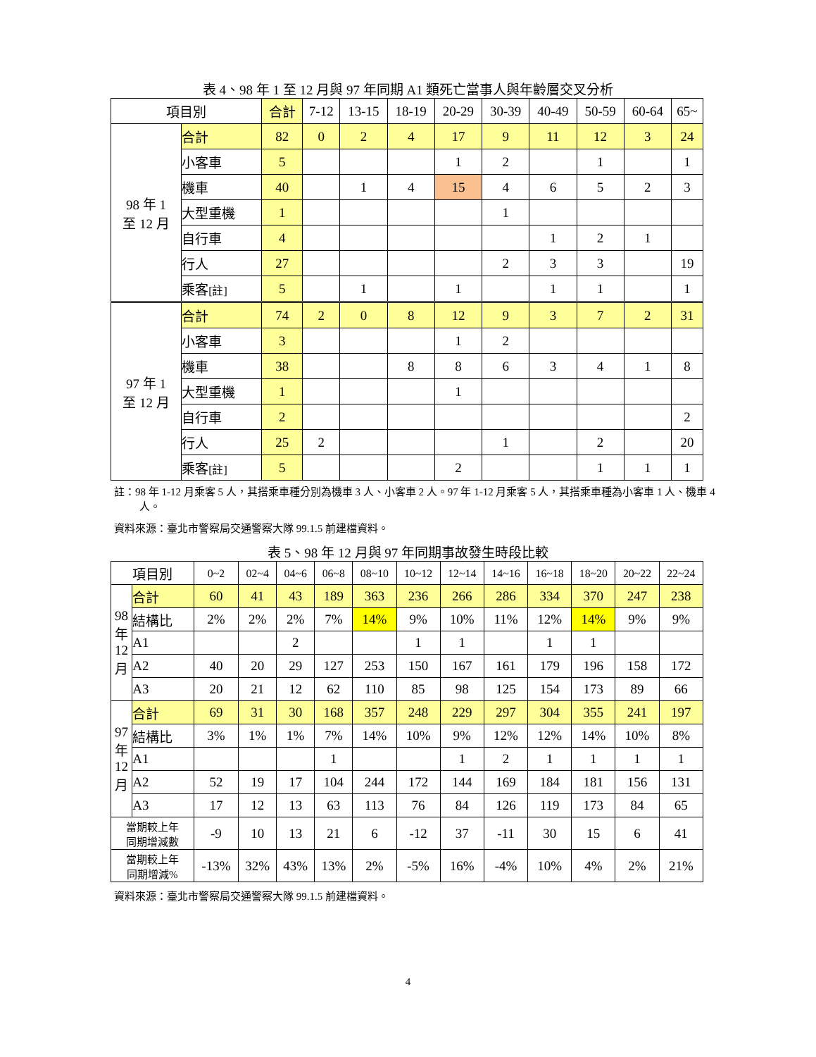表 4、98 年 1 至 12 月與 97 年同期 A1 類死亡當事人與年齡層交叉分析
| 項目別 | | 合計 | 7-12 | 13-15 | 18-19 | 20-29 | 30-39 | 40-49 | 50-59 | 60-64 | 65~ |
| --- | --- | --- | --- | --- | --- | --- | --- | --- | --- | --- | --- |
| 98 年 1 至 12 月 | 合計 | 82 | 0 | 2 | 4 | 17 | 9 | 11 | 12 | 3 | 24 |
| | 小客車 | 5 | | | | 1 | 2 | | 1 | | 1 |
| | 機車 | 40 | | 1 | 4 | 15 | 4 | 6 | 5 | 2 | 3 |
| | 大型重機 | 1 | | | | | 1 | | | | |
| | 自行車 | 4 | | | | | | 1 | 2 | 1 | |
| | 行人 | 27 | | | | | 2 | 3 | 3 | | 19 |
| | 乘客 [註] | 5 | | 1 | | 1 | | 1 | 1 | | 1 |
| 97 年 1 至 12 月 | 合計 | 74 | 2 | 0 | 8 | 12 | 9 | 3 | 7 | 2 | 31 |
| | 小客車 | 3 | | | | 1 | 2 | | | | |
| | 機車 | 38 | | | 8 | 8 | 6 | 3 | 4 | 1 | 8 |
| | 大型重機 | 1 | | | | 1 | | | | | |
| | 自行車 | 2 | | | | | | | | | 2 |
| | 行人 | 25 | 2 | | | | 1 | | 2 | | 20 |
| | 乘客 [註] | 5 | | | | 2 | | | 1 | 1 | 1 |
註：98 年 1-12 月乘客 5 人，其搭乘車種分別為機車 3 人、小客車 2 人。97 年 1-12 月乘客 5 人，其搭乘車種為小客車 1 人、機車 4 人。
資料來源：臺北市警察局交通警察大隊 99.1.5 前建檔資料。
表 5、98 年 12 月與 97 年同期事故發生時段比較
| 項目別 | | 0~2 | 02~4 | 04~6 | 06~8 | 08~10 | 10~12 | 12~14 | 14~16 | 16~18 | 18~20 | 20~22 | 22~24 |
| --- | --- | --- | --- | --- | --- | --- | --- | --- | --- | --- | --- | --- | --- |
| 98 年 12 月 | 合計 | 60 | 41 | 43 | 189 | 363 | 236 | 266 | 286 | 334 | 370 | 247 | 238 |
| | 結構比 | 2% | 2% | 2% | 7% | 14% | 9% | 10% | 11% | 12% | 14% | 9% | 9% |
| | A1 | | | 2 | | | 1 | 1 | | 1 | 1 | | |
| | A2 | 40 | 20 | 29 | 127 | 253 | 150 | 167 | 161 | 179 | 196 | 158 | 172 |
| | A3 | 20 | 21 | 12 | 62 | 110 | 85 | 98 | 125 | 154 | 173 | 89 | 66 |
| 97 年 12 月 | 合計 | 69 | 31 | 30 | 168 | 357 | 248 | 229 | 297 | 304 | 355 | 241 | 197 |
| | 結構比 | 3% | 1% | 1% | 7% | 14% | 10% | 9% | 12% | 12% | 14% | 10% | 8% |
| | A1 | | | | 1 | | | 1 | 2 | 1 | 1 | 1 | 1 |
| | A2 | 52 | 19 | 17 | 104 | 244 | 172 | 144 | 169 | 184 | 181 | 156 | 131 |
| | A3 | 17 | 12 | 13 | 63 | 113 | 76 | 84 | 126 | 119 | 173 | 84 | 65 |
| 當期較上年 同期增減數 | | -9 | 10 | 13 | 21 | 6 | -12 | 37 | -11 | 30 | 15 | 6 | 41 |
| 當期較上年 同期增減% | | -13% | 32% | 43% | 13% | 2% | -5% | 16% | -4% | 10% | 4% | 2% | 21% |
資料來源：臺北市警察局交通警察大隊 99.1.5 前建檔資料。
4